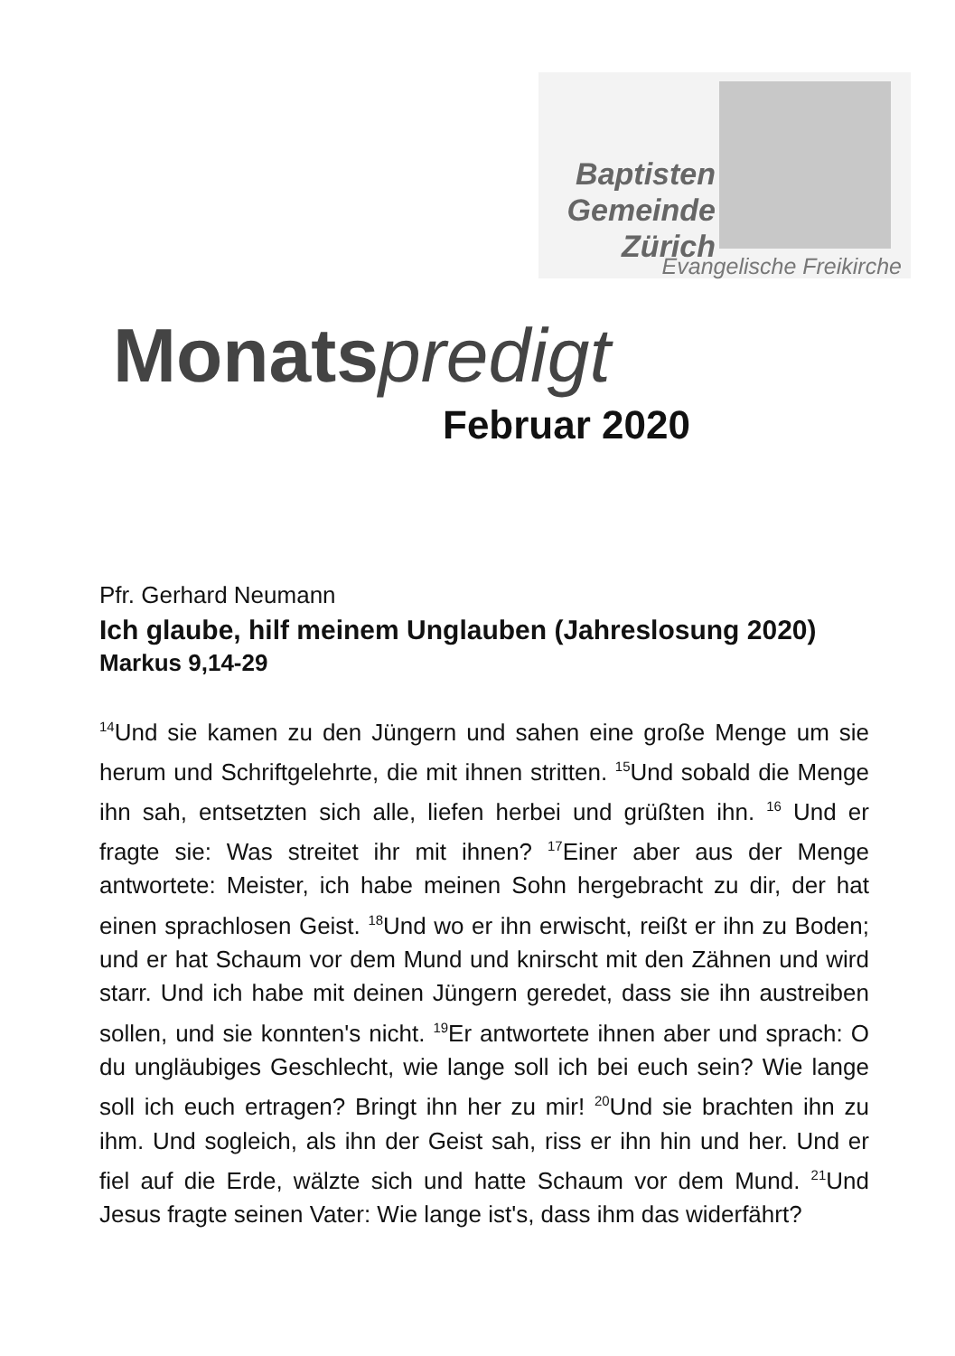Baptisten
Gemeinde
Zürich
Evangelische Freikirche
Monatspredigt
Februar 2020
Pfr. Gerhard Neumann
Ich glaube, hilf meinem Unglauben (Jahreslosung 2020)
Markus 9,14-29
<sup>14</sup> Und sie kamen zu den Jüngern und sahen eine große Menge um sie herum und Schriftgelehrte, die mit ihnen stritten. <sup>15</sup>Und sobald die Menge ihn sah, entsetzten sich alle, liefen herbei und grüßten ihn. <sup>16</sup> Und er fragte sie: Was streitet ihr mit ihnen? <sup>17</sup>Einer aber aus der Menge antwortete: Meister, ich habe meinen Sohn hergebracht zu dir, der hat einen sprachlosen Geist. <sup>18</sup>Und wo er ihn erwischt, reißt er ihn zu Boden; und er hat Schaum vor dem Mund und knirscht mit den Zähnen und wird starr. Und ich habe mit deinen Jüngern geredet, dass sie ihn austreiben sollen, und sie konnten's nicht. <sup>19</sup>Er antwortete ihnen aber und sprach: O du ungläubiges Geschlecht, wie lange soll ich bei euch sein? Wie lange soll ich euch ertragen? Bringt ihn her zu mir! <sup>20</sup>Und sie brachten ihn zu ihm. Und sogleich, als ihn der Geist sah, riss er ihn hin und her. Und er fiel auf die Erde, wälzte sich und hatte Schaum vor dem Mund. <sup>21</sup>Und Jesus fragte seinen Vater: Wie lange ist's, dass ihm das widerfährt?